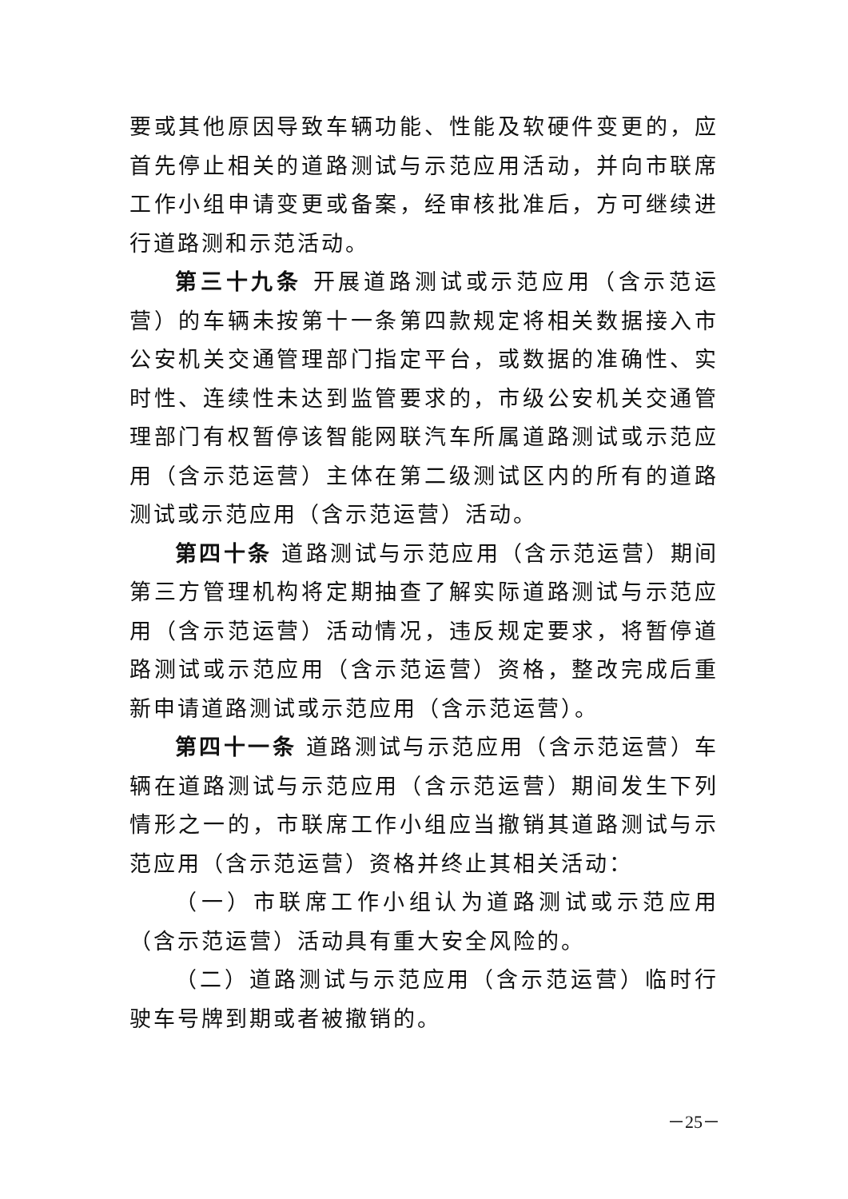要或其他原因导致车辆功能、性能及软硬件变更的，应首先停止相关的道路测试与示范应用活动，并向市联席工作小组申请变更或备案，经审核批准后，方可继续进行道路测和示范活动。
第三十九条 开展道路测试或示范应用（含示范运营）的车辆未按第十一条第四款规定将相关数据接入市公安机关交通管理部门指定平台，或数据的准确性、实时性、连续性未达到监管要求的，市级公安机关交通管理部门有权暂停该智能网联汽车所属道路测试或示范应用（含示范运营）主体在第二级测试区内的所有的道路测试或示范应用（含示范运营）活动。
第四十条 道路测试与示范应用（含示范运营）期间第三方管理机构将定期抽查了解实际道路测试与示范应用（含示范运营）活动情况，违反规定要求，将暂停道路测试或示范应用（含示范运营）资格，整改完成后重新申请道路测试或示范应用（含示范运营）。
第四十一条 道路测试与示范应用（含示范运营）车辆在道路测试与示范应用（含示范运营）期间发生下列情形之一的，市联席工作小组应当撤销其道路测试与示范应用（含示范运营）资格并终止其相关活动：
（一）市联席工作小组认为道路测试或示范应用（含示范运营）活动具有重大安全风险的。
（二）道路测试与示范应用（含示范运营）临时行驶车号牌到期或者被撤销的。
－25－